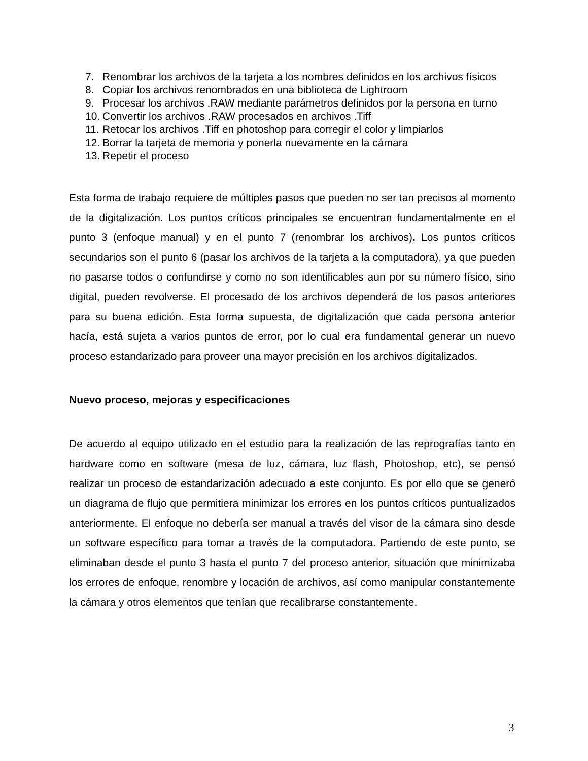7. Renombrar los archivos de la tarjeta a los nombres definidos en los archivos físicos
8. Copiar los archivos renombrados en una biblioteca de Lightroom
9. Procesar los archivos .RAW mediante parámetros definidos por la persona en turno
10. Convertir los archivos .RAW procesados en archivos .Tiff
11. Retocar los archivos .Tiff en photoshop para corregir el color y limpiarlos
12. Borrar la tarjeta de memoria y ponerla nuevamente en la cámara
13. Repetir el proceso
Esta forma de trabajo requiere de múltiples pasos que pueden no ser tan precisos al momento de la digitalización. Los puntos críticos principales se encuentran fundamentalmente en el punto 3 (enfoque manual) y en el punto 7 (renombrar los archivos). Los puntos críticos secundarios son el punto 6 (pasar los archivos de la tarjeta a la computadora), ya que pueden no pasarse todos o confundirse y como no son identificables aun por su número físico, sino digital, pueden revolverse. El procesado de los archivos dependerá de los pasos anteriores para su buena edición. Esta forma supuesta, de digitalización que cada persona anterior hacía, está sujeta a varios puntos de error, por lo cual era fundamental generar un nuevo proceso estandarizado para proveer una mayor precisión en los archivos digitalizados.
Nuevo proceso, mejoras y especificaciones
De acuerdo al equipo utilizado en el estudio para la realización de las reprografías tanto en hardware como en software (mesa de luz, cámara, luz flash, Photoshop, etc), se pensó realizar un proceso de estandarización adecuado a este conjunto. Es por ello que se generó un diagrama de flujo que permitiera minimizar los errores en los puntos críticos puntualizados anteriormente. El enfoque no debería ser manual a través del visor de la cámara sino desde un software específico para tomar a través de la computadora. Partiendo de este punto, se eliminaban desde el punto 3 hasta el punto 7 del proceso anterior, situación que minimizaba los errores de enfoque, renombre y locación de archivos, así como manipular constantemente la cámara y otros elementos que tenían que recalibrarse constantemente.
3